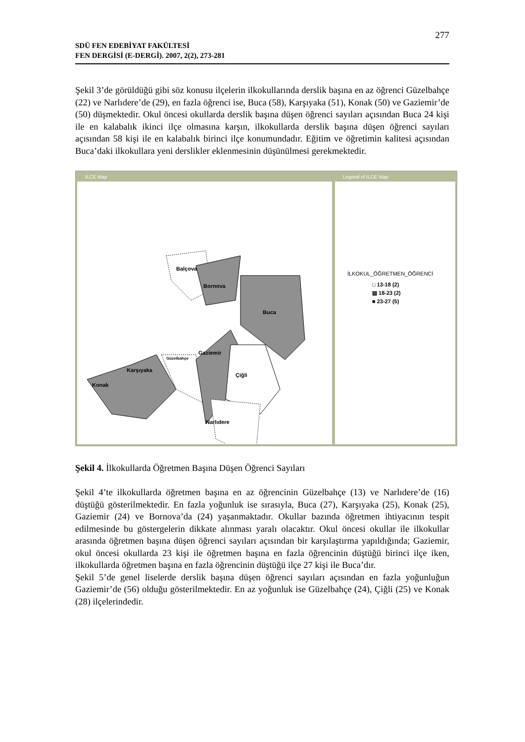277
SDÜ FEN EDEBİYAT FAKÜLTESİ
FEN DERGİSİ (E-DERGİ). 2007, 2(2), 273-281
Şekil 3’de görüldüğü gibi söz konusu ilçelerin ilkokullarında derslik başına en az öğrenci Güzelbahçe (22) ve Narlıdere’de (29), en fazla öğrenci ise, Buca (58), Karşıyaka (51), Konak (50) ve Gaziemir’de (50) düşmektedir. Okul öncesi okullarda derslik başına düşen öğrenci sayıları açısından Buca 24 kişi ile en kalabalık ikinci ilçe olmasına karşın, ilkokullarda derslik başına düşen öğrenci sayıları açısından 58 kişi ile en kalabalık birinci ilçe konumundadır. Eğitim ve öğretimin kalitesi açısından Buca’daki ilkokullara yeni derslikler eklenmesinin düşünülmesi gerekmektedir.
ILCE Map
Balçova
Bornova
Buca
Karşıyaka
Konak
Güzelbahçe
Gaziemir
Çiğli
Narlıdere
Legend of ILCE Map
İLKOKUL_ÖĞRETMEN_ÖĞRENCİ
□ 13-18 (2)
▨ 18-23 (2)
■ 23-27 (5)
Şekil 4. İlkokullarda Öğretmen Başına Düşen Öğrenci Sayıları
Şekil 4’te ilkokullarda öğretmen başına en az öğrencinin Güzelbahçe (13) ve Narlıdere’de (16) düştüğü gösterilmektedir. En fazla yoğunluk ise sırasıyla, Buca (27), Karşıyaka (25), Konak (25), Gaziemir (24) ve Bornova’da (24) yaşanmaktadır. Okullar bazında öğretmen ihtiyacının tespit edilmesinde bu göstergelerin dikkate alınması yaralı olacaktır. Okul öncesi okullar ile ilkokullar arasında öğretmen başına düşen öğrenci sayıları açısından bir karşılaştırma yapıldığında; Gaziemir, okul öncesi okullarda 23 kişi ile öğretmen başına en fazla öğrencinin düştüğü birinci ilçe iken, ilkokullarda öğretmen başına en fazla öğrencinin düştüğü ilçe 27 kişi ile Buca’dır.
Şekil 5’de genel liselerde derslik başına düşen öğrenci sayıları açısından en fazla yoğunluğun Gaziemir’de (56) olduğu gösterilmektedir. En az yoğunluk ise Güzelbahçe (24), Çiğli (25) ve Konak (28) ilçelerindedir.